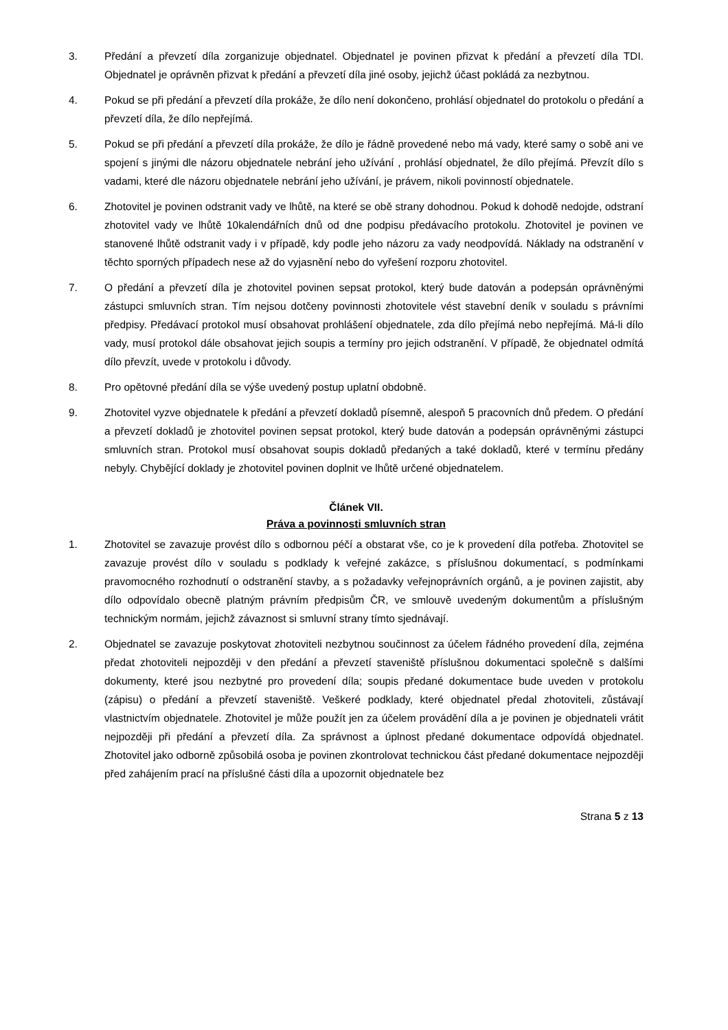3. Předání a převzetí díla zorganizuje objednatel. Objednatel je povinen přizvat k předání a převzetí díla TDI. Objednatel je oprávněn přizvat k předání a převzetí díla jiné osoby, jejichž účast pokládá za nezbytnou.
4. Pokud se při předání a převzetí díla prokáže, že dílo není dokončeno, prohlásí objednatel do protokolu o předání a převzetí díla, že dílo nepřejímá.
5. Pokud se při předání a převzetí díla prokáže, že dílo je řádně provedené nebo má vady, které samy o sobě ani ve spojení s jinými dle názoru objednatele nebrání jeho užívání , prohlásí objednatel, že dílo přejímá. Převzít dílo s vadami, které dle názoru objednatele nebrání jeho užívání, je právem, nikoli povinností objednatele.
6. Zhotovitel je povinen odstranit vady ve lhůtě, na které se obě strany dohodnou. Pokud k dohodě nedojde, odstraní zhotovitel vady ve lhůtě 10kalendářních dnů od dne podpisu předávacího protokolu. Zhotovitel je povinen ve stanovené lhůtě odstranit vady i v případě, kdy podle jeho názoru za vady neodpovídá. Náklady na odstranění v těchto sporných případech nese až do vyjasnění nebo do vyřešení rozporu zhotovitel.
7. O předání a převzetí díla je zhotovitel povinen sepsat protokol, který bude datován a podepsán oprávněnými zástupci smluvních stran. Tím nejsou dotčeny povinnosti zhotovitele vést stavební deník v souladu s právními předpisy. Předávací protokol musí obsahovat prohlášení objednatele, zda dílo přejímá nebo nepřejímá. Má-li dílo vady, musí protokol dále obsahovat jejich soupis a termíny pro jejich odstranění. V případě, že objednatel odmítá dílo převzít, uvede v protokolu i důvody.
8. Pro opětovné předání díla se výše uvedený postup uplatní obdobně.
9. Zhotovitel vyzve objednatele k předání a převzetí dokladů písemně, alespoň 5 pracovních dnů předem. O předání a převzetí dokladů je zhotovitel povinen sepsat protokol, který bude datován a podepsán oprávněnými zástupci smluvních stran. Protokol musí obsahovat soupis dokladů předaných a také dokladů, které v termínu předány nebyly. Chybějící doklady je zhotovitel povinen doplnit ve lhůtě určené objednatelem.
Článek VII.
Práva a povinnosti smluvních stran
1. Zhotovitel se zavazuje provést dílo s odbornou péčí a obstarat vše, co je k provedení díla potřeba. Zhotovitel se zavazuje provést dílo v souladu s podklady k veřejné zakázce, s příslušnou dokumentací, s podmínkami pravomocného rozhodnutí o odstranění stavby, a s požadavky veřejnoprávních orgánů, a je povinen zajistit, aby dílo odpovídalo obecně platným právním předpisům ČR, ve smlouvě uvedeným dokumentům a příslušným technickým normám, jejichž závaznost si smluvní strany tímto sjednávají.
2. Objednatel se zavazuje poskytovat zhotoviteli nezbytnou součinnost za účelem řádného provedení díla, zejména předat zhotoviteli nejpozději v den předání a převzetí staveniště příslušnou dokumentaci společně s dalšími dokumenty, které jsou nezbytné pro provedení díla; soupis předané dokumentace bude uveden v protokolu (zápisu) o předání a převzetí staveniště. Veškeré podklady, které objednatel předal zhotoviteli, zůstávají vlastnictvím objednatele. Zhotovitel je může použít jen za účelem provádění díla a je povinen je objednateli vrátit nejpozději při předání a převzetí díla. Za správnost a úplnost předané dokumentace odpovídá objednatel. Zhotovitel jako odborně způsobilá osoba je povinen zkontrolovat technickou část předané dokumentace nejpozději před zahájením prací na příslušné části díla a upozornit objednatele bez
Strana 5 z 13